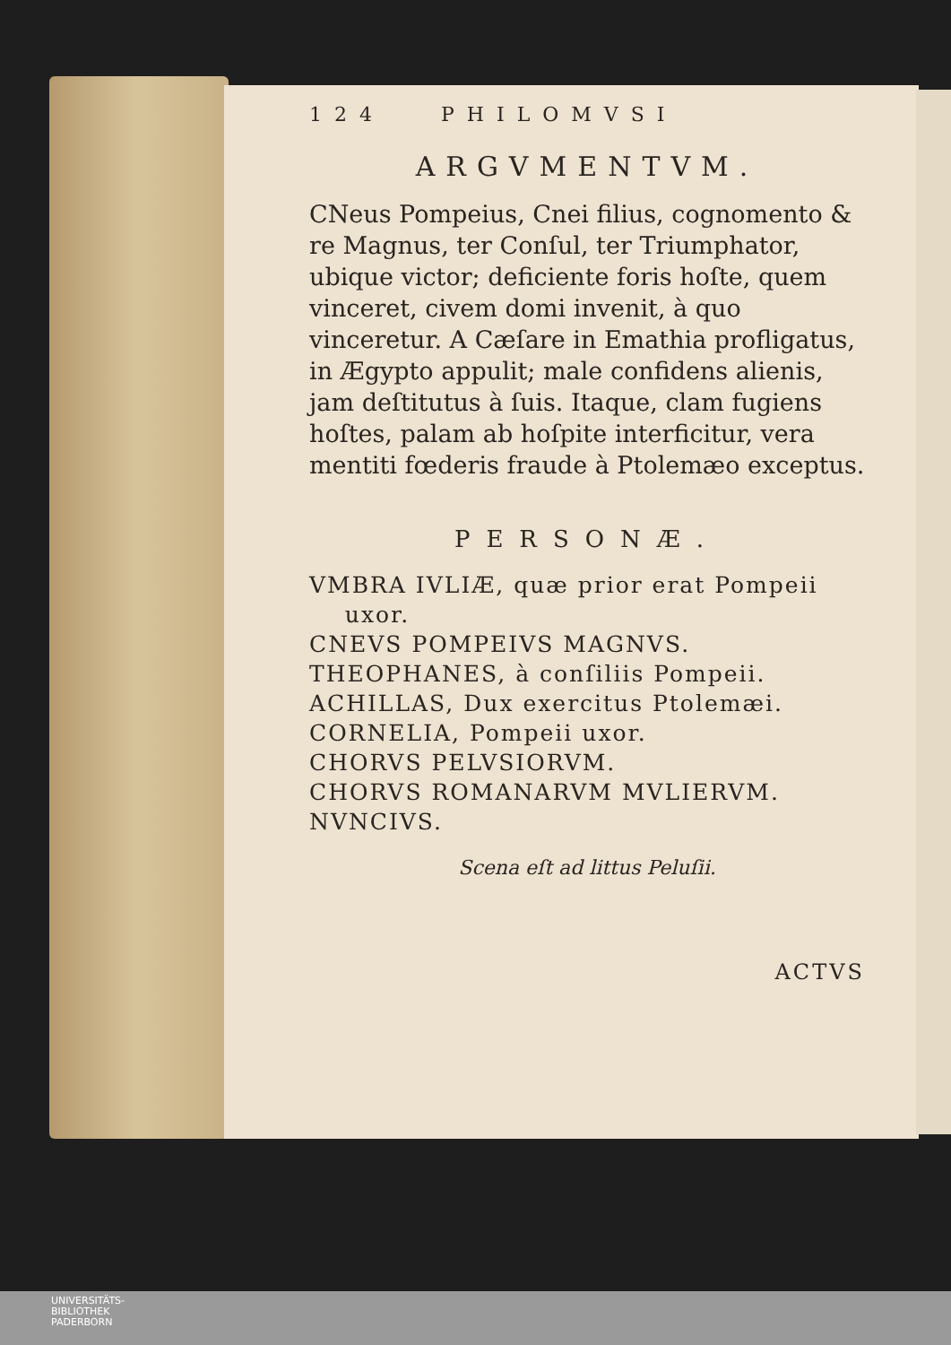124 PHILOMVSI
ARGVMENTVM.
CNeus Pompeius, Cnei filius, cognomento & re Magnus, ter Conſul, ter Triumphator, ubique victor; deficiente foris hoſte, quem vinceret, civem domi invenit, à quo vinceretur. A Cæſare in Emathia profligatus, in Ægypto appulit; male confidens alienis, jam deſtitutus à ſuis. Itaque, clam fugiens hoſtes, palam ab hoſpite interficitur, vera mentiti fœderis fraude à Ptolemæo exceptus.
PERSONÆ.
VMBRA IVLIÆ, quæ prior erat Pompeii
uxor.
CNEVS POMPEIVS MAGNVS.
THEOPHANES, à conſiliis Pompeii.
ACHILLAS, Dux exercitus Ptolemæi.
CORNELIA, Pompeii uxor.
CHORVS PELVSIORVM.
CHORVS ROMANARVM MVLIERVM.
NVNCIVS.
Scena eſt ad littus Peluſii.
ACTVS
UNIVERSITÄTS-
BIBLIOTHEK
PADERBORN